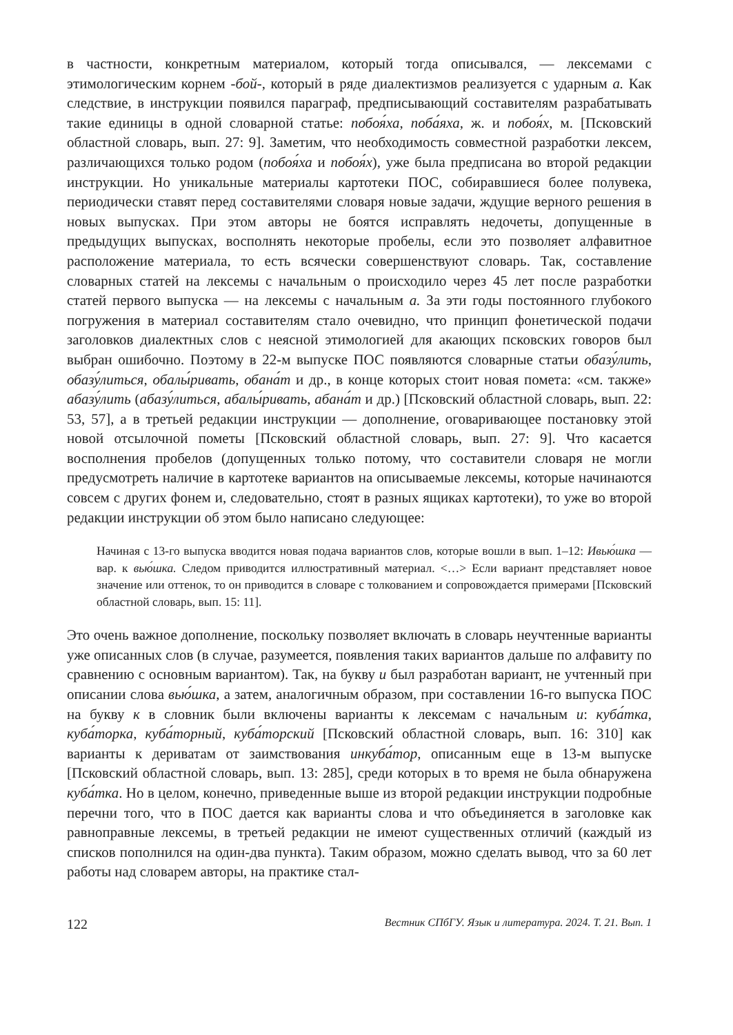в частности, конкретным материалом, который тогда описывался, — лексемами с этимологическим корнем -бой-, который в ряде диалектизмов реализуется с ударным а. Как следствие, в инструкции появился параграф, предписывающий составителям разрабатывать такие единицы в одной словарной статье: побоя́ха, поба́яха, ж. и побоя́х, м. [Псковский областной словарь, вып. 27: 9]. Заметим, что необходимость совместной разработки лексем, различающихся только родом (побоя́ха и побоя́х), уже была предписана во второй редакции инструкции. Но уникальные материалы картотеки ПОС, собиравшиеся более полувека, периодически ставят перед составителями словаря новые задачи, ждущие верного решения в новых выпусках. При этом авторы не боятся исправлять недочеты, допущенные в предыдущих выпусках, восполнять некоторые пробелы, если это позволяет алфавитное расположение материала, то есть всячески совершенствуют словарь. Так, составление словарных статей на лексемы с начальным о происходило через 45 лет после разработки статей первого выпуска — на лексемы с начальным а. За эти годы постоянного глубокого погружения в материал составителям стало очевидно, что принцип фонетической подачи заголовков диалектных слов с неясной этимологией для акающих псковских говоров был выбран ошибочно. Поэтому в 22-м выпуске ПОС появляются словарные статьи обазу́лить, обазу́литься, обалы́ривать, обана́т и др., в конце которых стоит новая помета: «см. также» абазу́лить (абазу́литься, абалы́ривать, абана́т и др.) [Псковский областной словарь, вып. 22: 53, 57], а в третьей редакции инструкции — дополнение, оговаривающее постановку этой новой отсылочной пометы [Псковский областной словарь, вып. 27: 9]. Что касается восполнения пробелов (допущенных только потому, что составители словаря не могли предусмотреть наличие в картотеке вариантов на описываемые лексемы, которые начинаются совсем с других фонем и, следовательно, стоят в разных ящиках картотеки), то уже во второй редакции инструкции об этом было написано следующее:
Начиная с 13-го выпуска вводится новая подача вариантов слов, которые вошли в вып. 1–12: Ивью́шка — вар. к вью́шка. Следом приводится иллюстративный материал. <…> Если вариант представляет новое значение или оттенок, то он приводится в словаре с толкованием и сопровождается примерами [Псковский областной словарь, вып. 15: 11].
Это очень важное дополнение, поскольку позволяет включать в словарь неучтенные варианты уже описанных слов (в случае, разумеется, появления таких вариантов дальше по алфавиту по сравнению с основным вариантом). Так, на букву и был разработан вариант, не учтенный при описании слова вью́шка, а затем, аналогичным образом, при составлении 16-го выпуска ПОС на букву к в словник были включены варианты к лексемам с начальным и: куба́тка, куба́торка, куба́торный, куба́торский [Псковский областной словарь, вып. 16: 310] как варианты к дериватам от заимствования инкуба́тор, описанным еще в 13-м выпуске [Псковский областной словарь, вып. 13: 285], среди которых в то время не была обнаружена куба́тка. Но в целом, конечно, приведенные выше из второй редакции инструкции подробные перечни того, что в ПОС дается как варианты слова и что объединяется в заголовке как равноправные лексемы, в третьей редакции не имеют существенных отличий (каждый из списков пополнился на один-два пункта). Таким образом, можно сделать вывод, что за 60 лет работы над словарем авторы, на практике стал-
122 Вестник СПбГУ. Язык и литература. 2024. Т. 21. Вып. 1